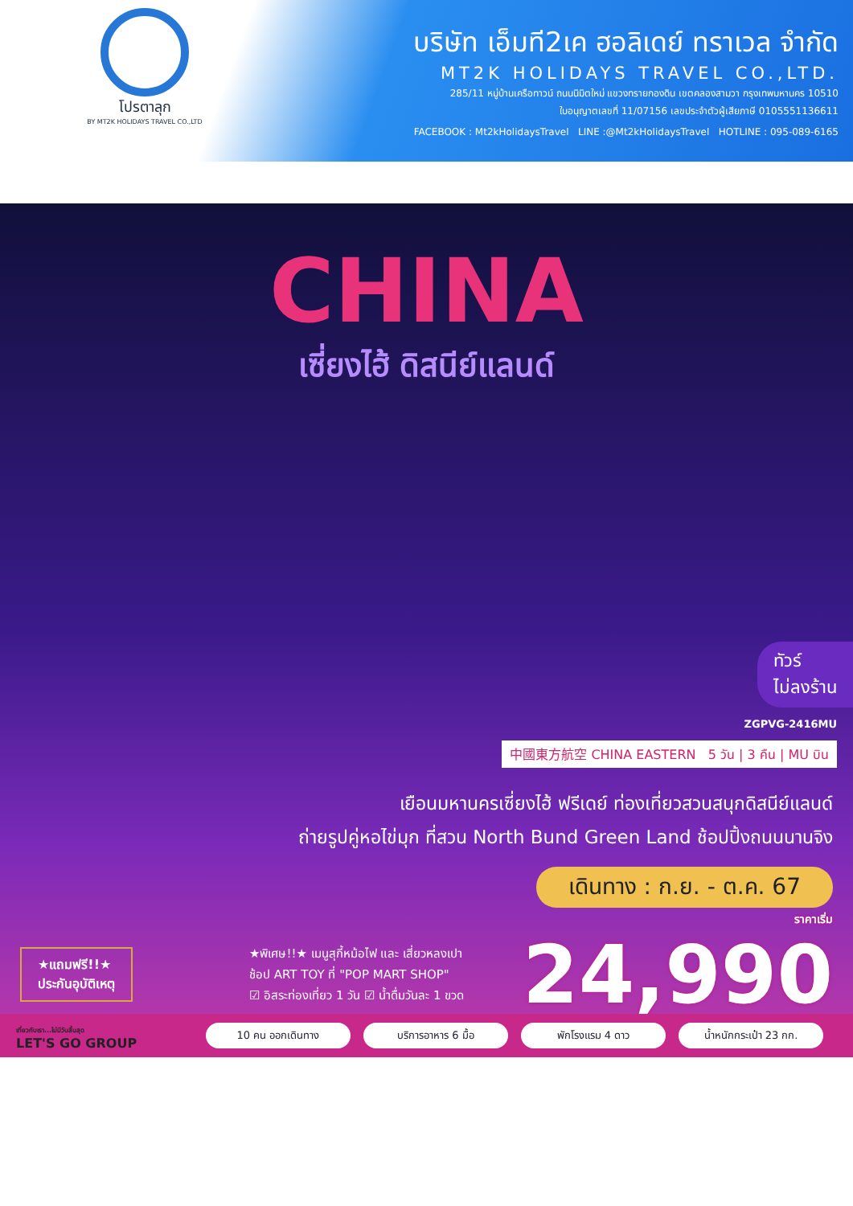โปรตาลุก
BY MT2K HOLIDAYS TRAVEL CO.,LTD
บริษัท เอ็มที2เค ฮอลิเดย์ ทราเวล จำกัด
MT2K HOLIDAYS TRAVEL CO.,LTD.
285/11 หมู่บ้านเครือทาวน์ ถนนนิมิตใหม่ แขวงทรายกองดิน เขตคลองสามวา กรุงเทพมหานคร 10510
ใบอนุญาตเลขที่ 11/07156 เลขประจำตัวผู้เสียภาษี 0105551136611
FACEBOOK : Mt2kHolidaysTravel LINE :@Mt2kHolidaysTravel HOTLINE : 095-089-6165
CHINA
เซี่ยงไฮ้ ดิสนีย์แลนด์
ทัวร์
ไม่ลงร้าน
ZGPVG-2416MU
中國東方航空 CHINA EASTERN 5 วัน | 3 คืน | MU บิน
เยือนมหานครเซี่ยงไฮ้ ฟรีเดย์ ท่องเที่ยวสวนสนุกดิสนีย์แลนด์
ถ่ายรูปคู่หอไข่มุก ที่สวน North Bund Green Land ช้อปปิ้งถนนนานจิง
เดินทาง : ก.ย. - ต.ค. 67
ราคาเริ่ม
24,990
★แถมฟรี!!★
ประกันอุบัติเหตุ
★พิเศษ!!★ เมนูสุกี้หม้อไฟ และ เสี่ยวหลงเปา
ช้อป ART TOY ที่ "POP MART SHOP"
☑ อิสระท่องเที่ยว 1 วัน ☑ น้ำดื่มวันละ 1 ขวด
เที่ยวกับเรา...ไม่มีวันสิ้นสุด
LET'S GO GROUP
10 คน ออกเดินทาง
บริการอาหาร 6 มื้อ
พักโรงแรม 4 ดาว
น้ำหนักกระเป๋า 23 กก.